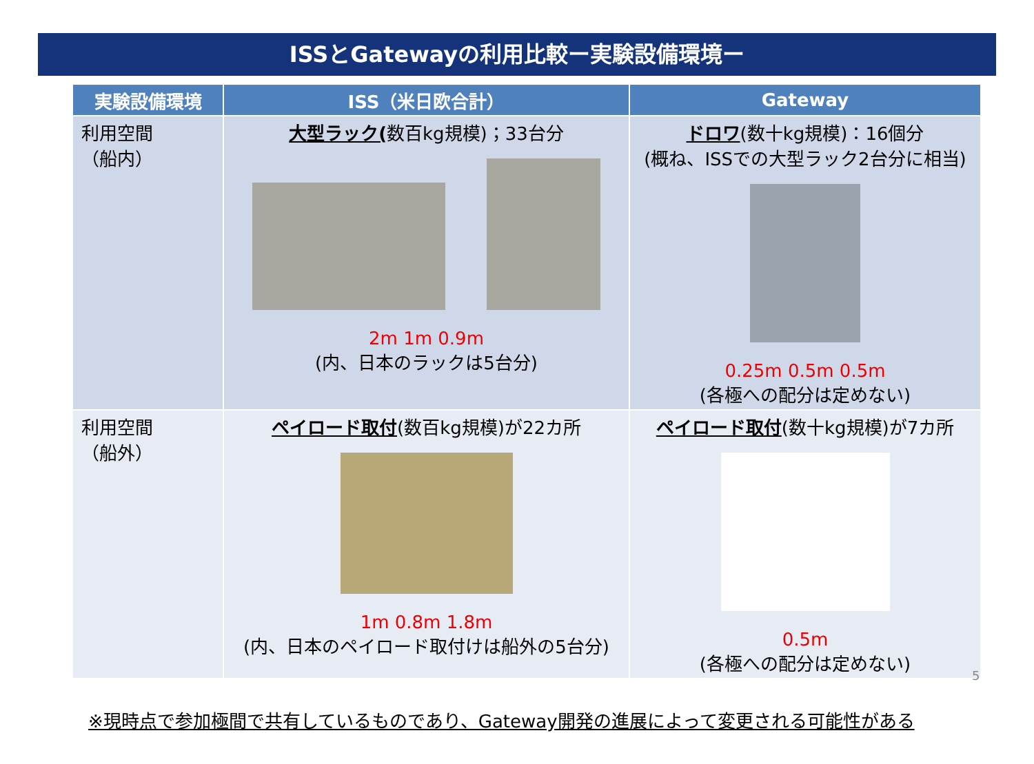ISSとGatewayの利用比較ー実験設備環境ー
| 実験設備環境 | ISS（米日欧合計） | Gateway |
| --- | --- | --- |
| 利用空間 （船内） | 大型ラック( 数百kg規模)；33台分 2m 1m 0.9m (内、日本のラックは5台分) | ドロワ (数十kg規模)：16個分 (概ね、ISSでの大型ラック2台分に相当) 0.25m 0.5m 0.5m (各極への配分は定めない) |
| 利用空間 （船外） | ペイロード取付 (数百kg規模)が22カ所 1m 0.8m 1.8m (内、日本のペイロード取付けは船外の5台分) | ペイロード取付 (数十kg規模)が7カ所 0.5m (各極への配分は定めない) |
※現時点で参加極間で共有しているものであり、Gateway開発の進展によって変更される可能性がある
5